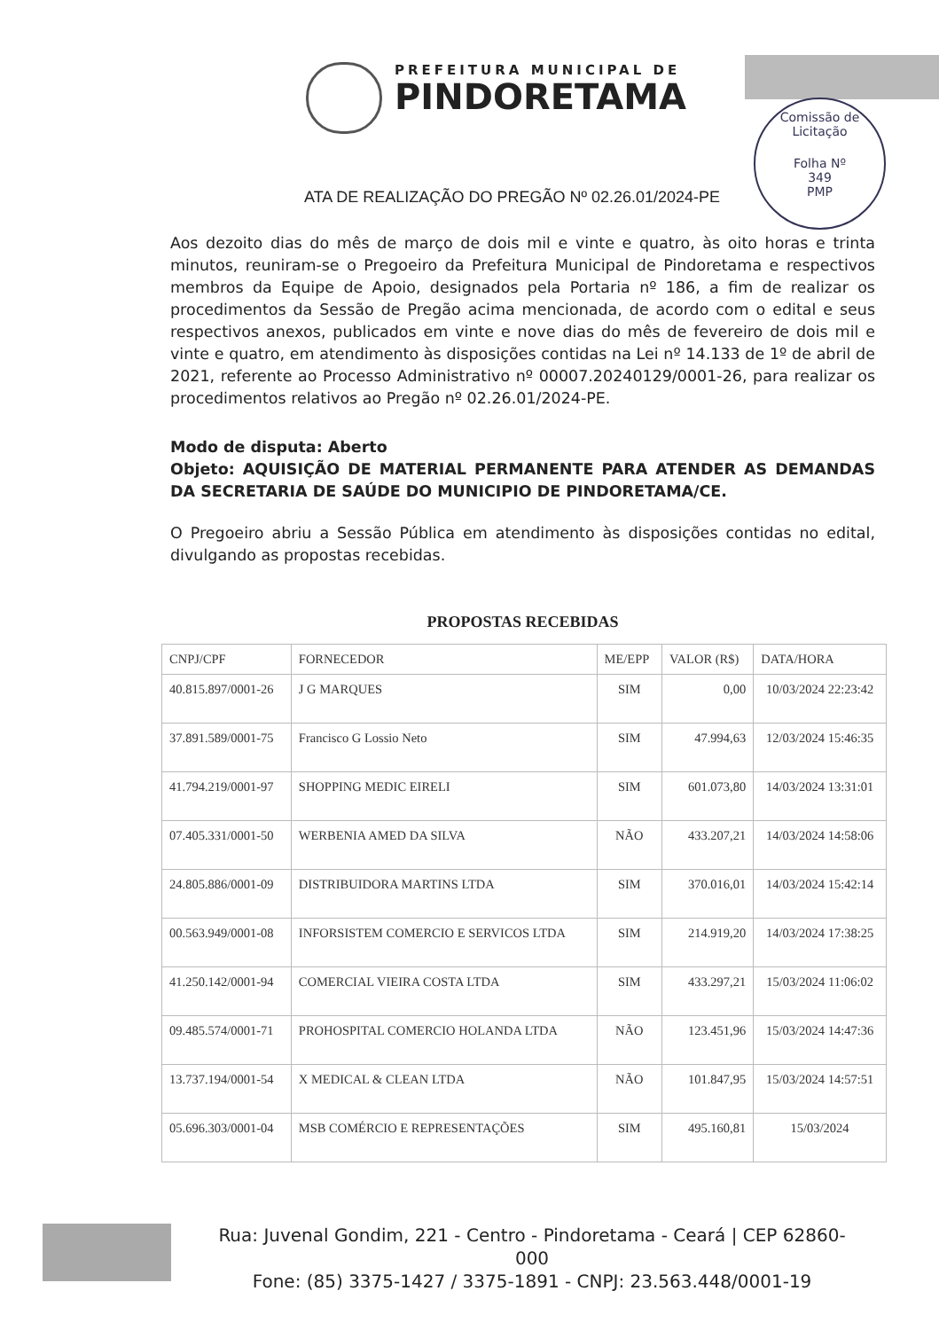PREFEITURA MUNICIPAL DE
PINDORETAMA
Comissão de Licitação
Folha Nº
349
PMP
ATA DE REALIZAÇÃO DO PREGÃO Nº 02.26.01/2024-PE
Aos dezoito dias do mês de março de dois mil e vinte e quatro, às oito horas e trinta minutos, reuniram-se o Pregoeiro da Prefeitura Municipal de Pindoretama e respectivos membros da Equipe de Apoio, designados pela Portaria nº 186, a fim de realizar os procedimentos da Sessão de Pregão acima mencionada, de acordo com o edital e seus respectivos anexos, publicados em vinte e nove dias do mês de fevereiro de dois mil e vinte e quatro, em atendimento às disposições contidas na Lei nº 14.133 de 1º de abril de 2021, referente ao Processo Administrativo nº 00007.20240129/0001-26, para realizar os procedimentos relativos ao Pregão nº 02.26.01/2024-PE.
Modo de disputa: Aberto
Objeto: AQUISIÇÃO DE MATERIAL PERMANENTE PARA ATENDER AS DEMANDAS DA SECRETARIA DE SAÚDE DO MUNICIPIO DE PINDORETAMA/CE.
O Pregoeiro abriu a Sessão Pública em atendimento às disposições contidas no edital, divulgando as propostas recebidas.
PROPOSTAS RECEBIDAS
| CNPJ/CPF | FORNECEDOR | ME/EPP | VALOR (R$) | DATA/HORA |
| --- | --- | --- | --- | --- |
| 40.815.897/0001-26 | J G MARQUES | SIM | 0,00 | 10/03/2024 22:23:42 |
| 37.891.589/0001-75 | Francisco G Lossio Neto | SIM | 47.994,63 | 12/03/2024 15:46:35 |
| 41.794.219/0001-97 | SHOPPING MEDIC EIRELI | SIM | 601.073,80 | 14/03/2024 13:31:01 |
| 07.405.331/0001-50 | WERBENIA AMED DA SILVA | NÃO | 433.207,21 | 14/03/2024 14:58:06 |
| 24.805.886/0001-09 | DISTRIBUIDORA MARTINS LTDA | SIM | 370.016,01 | 14/03/2024 15:42:14 |
| 00.563.949/0001-08 | INFORSISTEM COMERCIO E SERVICOS LTDA | SIM | 214.919,20 | 14/03/2024 17:38:25 |
| 41.250.142/0001-94 | COMERCIAL VIEIRA COSTA LTDA | SIM | 433.297,21 | 15/03/2024 11:06:02 |
| 09.485.574/0001-71 | PROHOSPITAL COMERCIO HOLANDA LTDA | NÃO | 123.451,96 | 15/03/2024 14:47:36 |
| 13.737.194/0001-54 | X MEDICAL & CLEAN LTDA | NÃO | 101.847,95 | 15/03/2024 14:57:51 |
| 05.696.303/0001-04 | MSB COMÉRCIO E REPRESENTAÇÕES | SIM | 495.160,81 | 15/03/2024 |
Rua: Juvenal Gondim, 221 - Centro - Pindoretama - Ceará | CEP 62860-000
Fone: (85) 3375-1427 / 3375-1891 - CNPJ: 23.563.448/0001-19